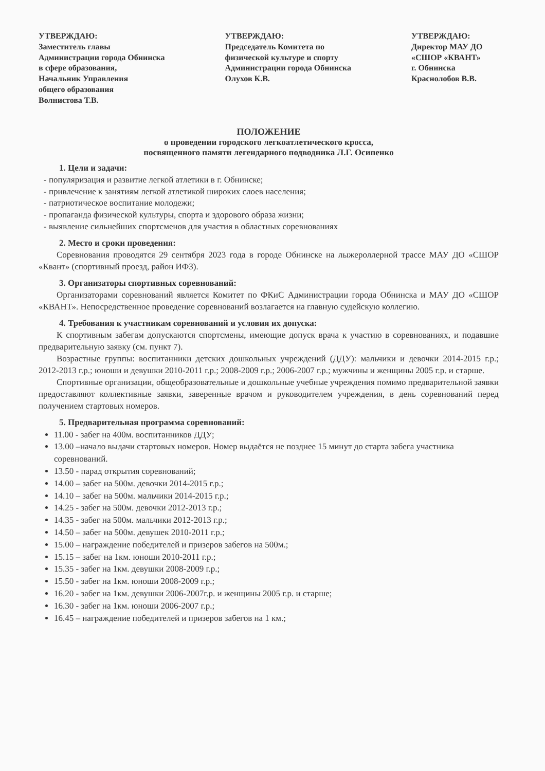УТВЕРЖДАЮ:
Заместитель главы
Администрации города Обнинска
в сфере образования,
Начальник Управления
общего образования
Волнистова Т.В.
УТВЕРЖДАЮ:
Председатель Комитета по
физической культуре и спорту
Администрации города Обнинска
Олухов К.В.
УТВЕРЖДАЮ:
Директор МАУ ДО
«СШОР «КВАНТ»
г. Обнинска
Краснолобов В.В.
ПОЛОЖЕНИЕ
о проведении городского легкоатлетического кросса,
посвященного памяти легендарного подводника Л.Г. Осипенко
1. Цели и задачи:
- популяризация и развитие легкой атлетики в г. Обнинске;
- привлечение к занятиям легкой атлетикой широких слоев населения;
- патриотическое воспитание молодежи;
- пропаганда физической культуры, спорта и здорового образа жизни;
- выявление сильнейших спортсменов для участия в областных соревнованиях
2. Место и сроки проведения:
Соревнования проводятся 29 сентября 2023 года в городе Обнинске на лыжероллерной трассе МАУ ДО «СШОР «Квант» (спортивный проезд, район ИФЗ).
3. Организаторы спортивных соревнований:
Организаторами соревнований является Комитет по ФКиС Администрации города Обнинска и МАУ ДО «СШОР «КВАНТ». Непосредственное проведение соревнований возлагается на главную судейскую коллегию.
4. Требования к участникам соревнований и условия их допуска:
К спортивным забегам допускаются спортсмены, имеющие допуск врача к участию в соревнованиях, и подавшие предварительную заявку (см. пункт 7).
Возрастные группы: воспитанники детских дошкольных учреждений (ДДУ): мальчики и девочки 2014-2015 г.р.; 2012-2013 г.р.; юноши и девушки 2010-2011 г.р.; 2008-2009 г.р.; 2006-2007 г.р.; мужчины и женщины 2005 г.р. и старше.
Спортивные организации, общеобразовательные и дошкольные учебные учреждения помимо предварительной заявки предоставляют коллективные заявки, заверенные врачом и руководителем учреждения, в день соревнований перед получением стартовых номеров.
5. Предварительная программа соревнований:
11.00 - забег на 400м. воспитанников ДДУ;
13.00 –начало выдачи стартовых номеров. Номер выдаётся не позднее 15 минут до старта забега участника соревнований.
13.50 - парад открытия соревнований;
14.00 – забег на 500м. девочки 2014-2015 г.р.;
14.10 – забег на 500м. мальчики 2014-2015 г.р.;
14.25 - забег на 500м. девочки 2012-2013 г.р.;
14.35 - забег на 500м. мальчики 2012-2013 г.р.;
14.50 – забег на 500м. девушек 2010-2011 г.р.;
15.00 – награждение победителей и призеров забегов на 500м.;
15.15 – забег на 1км. юноши 2010-2011 г.р.;
15.35 - забег на 1км. девушки 2008-2009 г.р.;
15.50 - забег на 1км. юноши 2008-2009 г.р.;
16.20 - забег на 1км. девушки 2006-2007г.р. и женщины 2005 г.р. и старше;
16.30 - забег на 1км. юноши 2006-2007 г.р.;
16.45 – награждение победителей и призеров забегов на 1 км.;